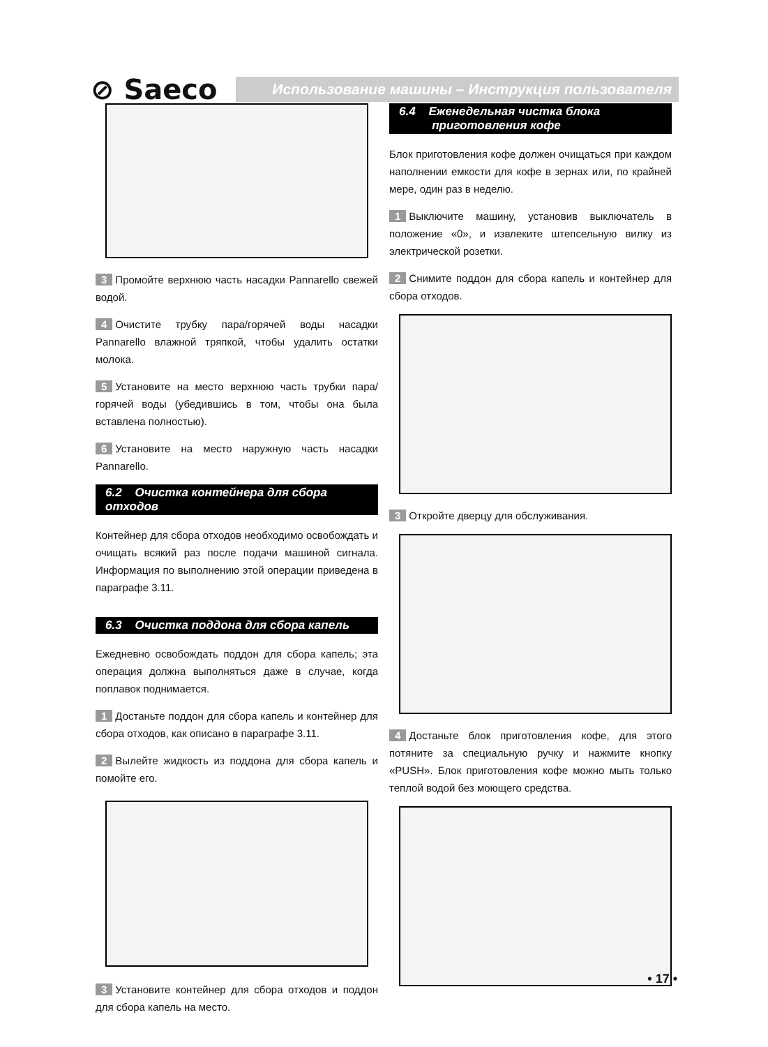⊘ Saeco
Использование машины – Инструкция пользователя
3 Промойте верхнюю часть насадки Pannarello свежей водой.
4 Очистите трубку пара/горячей воды насадки Pannarello влажной тряпкой, чтобы удалить остатки молока.
5 Установите на место верхнюю часть трубки пара/горячей воды (убедившись в том, чтобы она была вставлена полностью).
6 Установите на место наружную часть насадки Pannarello.
6.2 Очистка контейнера для сбора отходов
Контейнер для сбора отходов необходимо освобождать и очищать всякий раз после подачи машиной сигнала. Информация по выполнению этой операции приведена в параграфе 3.11.
6.3 Очистка поддона для сбора капель
Ежедневно освобождать поддон для сбора капель; эта операция должна выполняться даже в случае, когда поплавок поднимается.
1 Достаньте поддон для сбора капель и контейнер для сбора отходов, как описано в параграфе 3.11.
2 Вылейте жидкость из поддона для сбора капель и помойте его.
3 Установите контейнер для сбора отходов и поддон для сбора капель на место.
6.4 Еженедельная чистка блока
приготовления кофе
Блок приготовления кофе должен очищаться при каждом наполнении емкости для кофе в зернах или, по крайней мере, один раз в неделю.
1 Выключите машину, установив выключатель в положение «0», и извлеките штепсельную вилку из электрической розетки.
2 Снимите поддон для сбора капель и контейнер для сбора отходов.
3 Откройте дверцу для обслуживания.
4 Достаньте блок приготовления кофе, для этого потяните за специальную ручку и нажмите кнопку «PUSH». Блок приготовления кофе можно мыть только теплой водой без моющего средства.
• 17 •